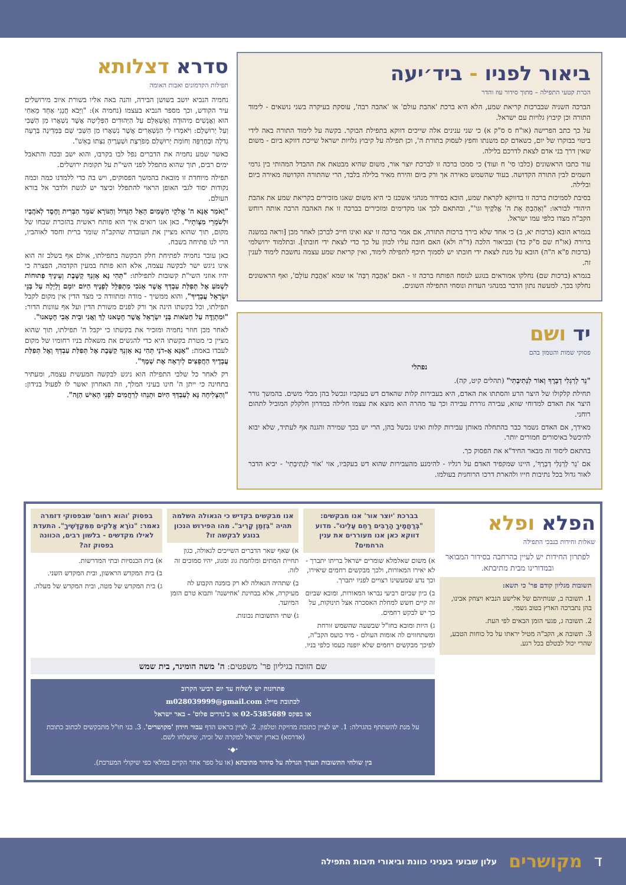ביאור לפניו - ביד׳יעה
הכרת קטעי התפילה – מתוך סידור עוז והדר
הברכה השניה שבברכות קריאת שמע, הלא היא ברכת 'אהבת עולם' או 'אהבה רבה', עוסקת בעיקרה בשני נושאים - לימוד התורה וכן קיבוץ גלויות עם ישראל.
על כך כתב הפרישה (או"ח ס ס"ק א) כי שני ענינים אלה שייכים דווקא בתפילת הבוקר. בקשה על לימוד התורה באה לידי ביטוי בבוקרו של יום, כשאדם קם משנתו וחפץ לעסוק בתורת ה', וכן תפילה על קיבוץ גלויות ישראל שייכת דווקא ביום - משום שאין דרך בני אדם לצאת לדרכם בלילה.
עוד כתבו הראשונים (כלבו סי' ח ועוד) כי סמכו ברכה זו לברכת יוצר אור, משום שהיא מבטאת את ההבדל המהותי בין גרמי השמים לבין התורה הקדושה. בעוד שהשמש מאירה אך ורק ביום והירח מאיר בלילה בלבד, הרי שהתורה הקדושה מאירה ביום ובלילה.
בסיבת לסמיכות ברכה זו בדווקא לקראת שמע, הובא בסידור מנהגי אשכנז כי היא משום שאנו מזכירים בקריאת שמע את אהבת היהודי לבוראו: "וְאָהַבְתָּ אֵת ה' אֱלֹקֶיךָ וגו'", ובהתאם לכך אנו מקדימים ומזכירים בברכה זו את האהבה הרבה אותה רוחש הקב"ה מצדו כלפי עמו ישראל.
בגמרא הובא (ברכות יא, ב) כי אחד שלא בירך ברכות התורה, אם אמר ברכה זו יצא ואינו חייב לברכן לאחר מכן [וראה במשנה ברורה (או"ח שם ס"ק כד) ובביאור הלכה (ד"ה ולא) האם חובה עליו לכוון על כך כדי לצאת ידי חובתו]. ובתלמוד ירושלמי (ברכות פ"א ה"ה) הובא על מנת לצאת ידי חובתו יש לסמוך תיכף לתפילה לימוד, ואין קריאת שמע עצמה נחשבת לימוד לענין זה.
בגמרא (ברכות שם) נחלקו אמוראים בנוגע לנוסח הפותח ברכה זו - האם 'אַהֲבָה רַבָּה' או שמא 'אַהֲבַת עוֹלָם', ואף הראשונים נחלקו בכך. למעשה נתון הדבר במנהגי העדות ונוסחי התפילה השונים.
יד ושם
פסוקי שמות והטמון בהם
נפתלי
"נֵר לְרַגְלִי דְבָרֶךָ וְאוֹר לִנְתִיבָתִי" (תהלים קיט, קה).
תחילת קלקולו של היצר הרע והסתתו את האדם, היא בעבירות קלות שהאדם דש בעקביו ונכשל בהן מבלי משים. בהמשך גורר היצר את האדם למדוחי שווא, עבירה גוררת עבירה וכך עד מהרה הוא מוצא את עצמו חלילה במדרון חלקלק המוביל לתהום רוחני.
מאידך, אם האדם נשמר כבר בהתחלה מאותן עבירות קלות ואינו נכשל בהן, הרי יש בכך שמירה והגנה אף לעתיד, שלא יבוא להיכשל באיסורים חמורים יותר.
בהתאם ליסוד זה מבאר החיד"א את הפסוק כך.
אם 'נֵר לְרַגְלִי דְבָרֶךָ', היינו שמקפיד האדם על רגליו - להימנע מהעבירות שהוא דש בעקביו, אזי 'אוֹר לִנְתִיבָתִי' - יביא הדבר לאור גדול בכל נתיבות חייו ולהארת דרכו הרוחנית בעולמו.
סדרא דצלותא
תפילות הקדמונים ואבות האומה
נחמיה הנביא יושב בשושן הבירה, והנה באה אליו בשורת איוב מירושלים עיר הקודש, וכך מספר הנביא בעצמו (נחמיה א): "וַיָּבֹא חֲנָנִי אֶחָד מֵאַחַי הוּא וַאֲנָשִׁים מִיהוּדָה וָאֶשְׁאָלֵם עַל הַיְּהוּדִים הַפְּלֵיטָה אֲשֶׁר נִשְׁאֲרוּ מִן הַשֶּׁבִי וְעַל יְרוּשָׁלָם: וַיֹּאמְרוּ לִי הַנִּשְׁאָרִים אֲשֶׁר נִשְׁאֲרוּ מִן הַשְּׁבִי שָׁם בַּמְּדִינָה בְּרָעָה גְדֹלָה וּבְחֶרְפָּה וְחוֹמַת יְרוּשָׁלַם מְפֹרָצֶת וּשְׁעָרֶיהָ נִצְּתוּ בָאֵשׁ".
כאשר שמע נחמיה את הדברים נפל לבו בקרבו, והוא ישב ובכה והתאבל ימים רבים, תוך שהוא מתפלל לפני השי"ת על תקומת ירושלים.
תפילה מיוחדת זו מובאת בהמשך הפסוקים, ויש בה כדי ללמדנו כמה וכמה נקודות יסוד לגבי האופן הראוי להתפלל וכיצד יש לגשת ולדבר אל בורא העולם.
"וָאֹמַר אָנָּא ה' אֱלֹקֵי הַשָּׁמַיִם הָאֵל הַגָּדוֹל וְהַנּוֹרָא שֹׁמֵר הַבְּרִית וָחֶסֶד לְאֹהֲבָיו וּלְשֹׁמְרֵי מִצְוֹתָיו". כאן אנו רואים איך הוא פותח ראשית בהזכרת שבחו של מקום, תוך שהוא מציין את העובדה שהקב"ה שומר ברית וחסד לאוהביו, הרי לנו פתיחה בשבח.
כאן עובר נחמיה לפתיחת חלק הבקשה בתפילתו, אולם אף בשלב זה הוא אינו ניגש ישר לבקשה עצמה, אלא הוא פותח במעין הקדמה, הפצרה כי יהיו אוזני השי"ת קשובות לתפילתו: "תְּהִי נָא אָזְנְךָ קַשֶּׁבֶת וְעֵינֶיךָ פְתוּחוֹת לִשְׁמֹעַ אֶל תְּפִלַּת עַבְדְּךָ אֲשֶׁר אָנֹכִי מִתְפַּלֵּל לְפָנֶיךָ הַיּוֹם יוֹמָם וָלַיְלָה עַל בְּנֵי יִשְׂרָאֵל עֲבָדֶיךָ", והוא ממשיך - מודה ומתוודה כי מצד הדין אין מקום לקבל תפילתו, וכל בקשתו הינה אך ורק לפנים משורת הדין ועל אף עוונות הדור: "וּמִתְוַדֶּה עַל חַטֹּאות בְּנֵי יִשְׂרָאֵל אֲשֶׁר חָטָאנוּ לָךְ וַאֲנִי וּבֵית אָבִי חָטָאנוּ".
לאחר מכן חוזר נחמיה ומזכיר את בקשתו כי יקבל ה' תפילתו, תוך שהוא מציין כי מטרת בקשתו היא כדי להגשים את משאלת בניו רחומיו של מקום לעבדו באמת: "אָנָּא אֲ-דֹנָי תְּהִי נָא אָזְנְךָ קַשֶּׁבֶת אֶל תְּפִלַּת עַבְדְּךָ וְאֶל תְּפִלַּת עֲבָדֶיךָ הַחֲפֵצִים לְיִרְאָה אֶת שְׁמֶךָ".
רק לאחר כל שלבי התפילה הוא ניגש לבקשה המעשית עצמה, ומעתיר בתחינה כי ייתן ה' חינו בעיני המלך, וזה האחרון יאשר לו לפעול בנידון: "וְהַצְלִיחָה נָּא לְעַבְדְּךָ הַיּוֹם וּתְנֵהוּ לְרַחֲמִים לִפְנֵי הָאִישׁ הַזֶּה".
הפלא ופלא
שאלות וחידות בנבכי התפילה
לפתרון החידות יש לעיין בהרחבה בסידור המבואר ובמדורינו מבית מתיבתא.
תשובות מגליון קודם פר' כי תשא:
1. תשובה ב, שנותיהם של אלישע הנביא ויצחק אבינו, בהן נתברכה הארץ בטוב גשמי.
2. תשובה ג, פגעי הזמן הבאים לפי העת.
3. תשובה א, הקב"ה מטיל יראתו על כל כוחות הטבע, שהרי יכול לבטלם בכל רגע.
בברכת 'יוצר אור' אנו מבקשים: "בְּרַחֲמֶיךָ הָרַבִּים רַחֵם עָלֵינוּ". מדוע דווקא כאן אנו מעוררים את ענין הרחמים?
א) משום שאלמלא שומרים ישראל בריתו יתברך - לא יאירו המאורות, ולכך מבקשים רחמים שיאירו, וכך נדע שמעשינו רצויים לפניו יתברך.
ב) כיון שביום רביעי נבראו המאורות, ומובא שביום זה קיים חשש למחלת האסכרה אצל תינוקות, על כך יש לבקש רחמים.
ג) היות ומובא בחז"ל שבשעה שהשמש זורחת ומשתחווים לה אומות העולם - מיד כועס הקב"ה, לפיכך מבקשים רחמים שלא יופנה כעסו כלפי בניו.
אנו מבקשים בקדיש כי הגאולה השלמה תהיה "בִּזְמַן קָרִיב". מהו הפירוש הנכון בנוגע לבקשה זו?
א) שאף שאר הדברים השייכים לגאולה, כגון תחיית המתים ומלחמת גוג ומגוג, יהיו סמוכים זה לזה.
ב) שתהיה הגאולה לא רק בזמנה הקבוע לה מעיקרה, אלא בבחינת 'אחישנה' ותבוא טרם הזמן המיועד.
ג) שתי התשובות נכונות.
בפסוק 'והוא רחום' שבפסוקי דזמרה נאמר: "נוֹרָא אֱלֹקִים מִמִּקְדָּשֶׁיךָ". התעדת לאילו מקדשים - בלשון רבים, הכוונה בפסוק זה?
א) בית הכנסיות ובתי המדרשות.
ב) בית המקדש הראשון, ובית המקדש השני.
ג) בית המקדש של מטה, ובית המקדש של מעלה.
שם הזוכה בגיליון פר' משפטים: ה' משה הומינר, בית שמש
פתרונות יש לשלוח עד יום רביעי הקרוב
לכתובת מייל: m028039999@gmail.com
או בפקס 02-5385689 או ב'נדרים פלוס' - באר ישראל
על מנת להשתתף בהגרלה: 1. יש לציין כתובת מדויקת וטלפון. 2. לציין בראש הדף עבור חידון 'מקושרים'. 3. בני חו"ל מתבקשים לכתוב כתובת (אדרסא) בארץ ישראל למקרה של זכיה, שישלחו לשם.
⬩◆⬩
בין שולחי התשובות תערך הגרלה על סידור מתיבתא (או על ספר אחר הקיים במלאי כפי שיקולי המערכת).
דמקושרים עלון שבועי בעניני כוונת וביאורי תיבות התפילה